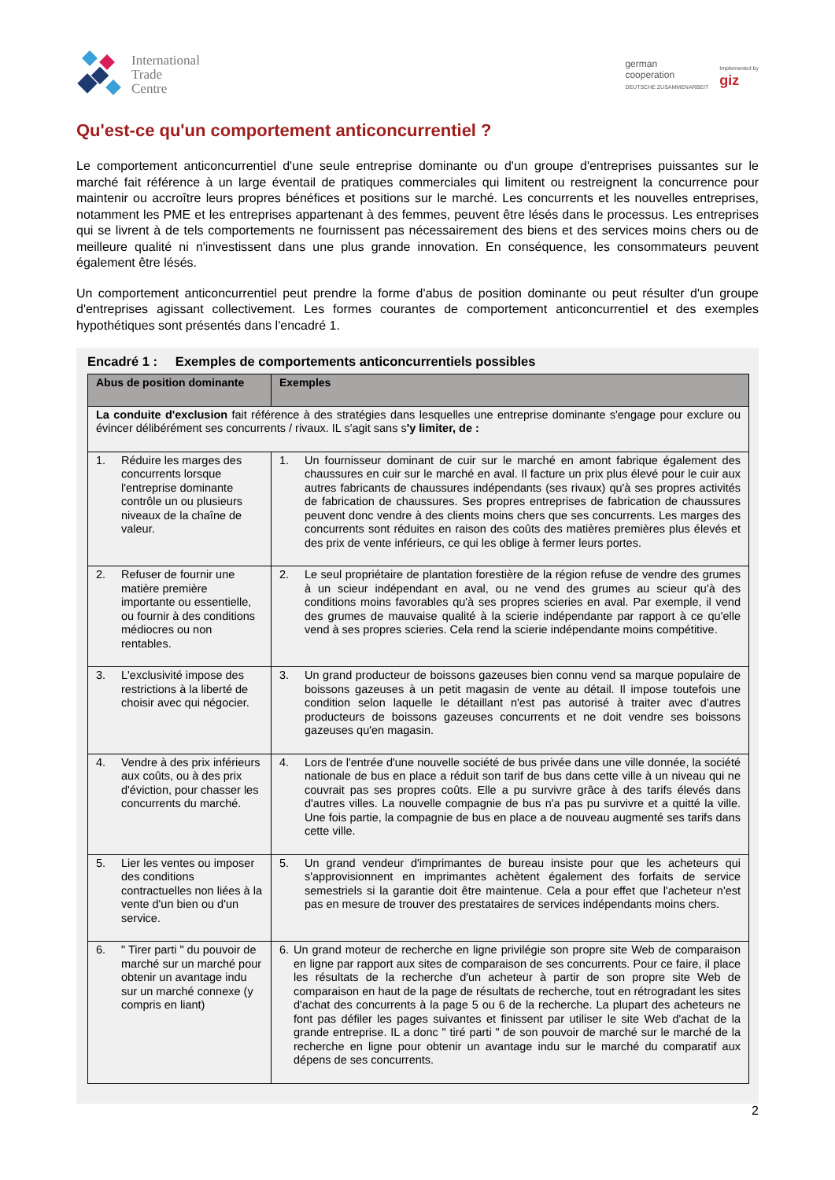International
Trade
Centre
german
cooperation
DEUTSCHE ZUSAMMENARBEIT
Implemented by
giz
Qu'est-ce qu'un comportement anticoncurrentiel ?
Le comportement anticoncurrentiel d'une seule entreprise dominante ou d'un groupe d'entreprises puissantes sur le marché fait référence à un large éventail de pratiques commerciales qui limitent ou restreignent la concurrence pour maintenir ou accroître leurs propres bénéfices et positions sur le marché. Les concurrents et les nouvelles entreprises, notamment les PME et les entreprises appartenant à des femmes, peuvent être lésés dans le processus. Les entreprises qui se livrent à de tels comportements ne fournissent pas nécessairement des biens et des services moins chers ou de meilleure qualité ni n'investissent dans une plus grande innovation. En conséquence, les consommateurs peuvent également être lésés.
Un comportement anticoncurrentiel peut prendre la forme d'abus de position dominante ou peut résulter d'un groupe d'entreprises agissant collectivement. Les formes courantes de comportement anticoncurrentiel et des exemples hypothétiques sont présentés dans l'encadré 1.
Encadré 1 : Exemples de comportements anticoncurrentiels possibles
| Abus de position dominante | Exemples |
| --- | --- |
| La conduite d'exclusion fait référence à des stratégies dans lesquelles une entreprise dominante s'engage pour exclure ou évincer délibérément ses concurrents / rivaux. IL s'agit sans s 'y limiter, de : | |
| 1. Réduire les marges des concurrents lorsque l'entreprise dominante contrôle un ou plusieurs niveaux de la chaîne de valeur. | 1. Un fournisseur dominant de cuir sur le marché en amont fabrique également des chaussures en cuir sur le marché en aval. Il facture un prix plus élevé pour le cuir aux autres fabricants de chaussures indépendants (ses rivaux) qu'à ses propres activités de fabrication de chaussures. Ses propres entreprises de fabrication de chaussures peuvent donc vendre à des clients moins chers que ses concurrents. Les marges des concurrents sont réduites en raison des coûts des matières premières plus élevés et des prix de vente inférieurs, ce qui les oblige à fermer leurs portes. |
| 2. Refuser de fournir une matière première importante ou essentielle, ou fournir à des conditions médiocres ou non rentables. | 2. Le seul propriétaire de plantation forestière de la région refuse de vendre des grumes à un scieur indépendant en aval, ou ne vend des grumes au scieur qu'à des conditions moins favorables qu'à ses propres scieries en aval. Par exemple, il vend des grumes de mauvaise qualité à la scierie indépendante par rapport à ce qu'elle vend à ses propres scieries. Cela rend la scierie indépendante moins compétitive. |
| 3. L'exclusivité impose des restrictions à la liberté de choisir avec qui négocier. | 3. Un grand producteur de boissons gazeuses bien connu vend sa marque populaire de boissons gazeuses à un petit magasin de vente au détail. Il impose toutefois une condition selon laquelle le détaillant n'est pas autorisé à traiter avec d'autres producteurs de boissons gazeuses concurrents et ne doit vendre ses boissons gazeuses qu'en magasin. |
| 4. Vendre à des prix inférieurs aux coûts, ou à des prix d'éviction, pour chasser les concurrents du marché. | 4. Lors de l'entrée d'une nouvelle société de bus privée dans une ville donnée, la société nationale de bus en place a réduit son tarif de bus dans cette ville à un niveau qui ne couvrait pas ses propres coûts. Elle a pu survivre grâce à des tarifs élevés dans d'autres villes. La nouvelle compagnie de bus n'a pas pu survivre et a quitté la ville. Une fois partie, la compagnie de bus en place a de nouveau augmenté ses tarifs dans cette ville. |
| 5. Lier les ventes ou imposer des conditions contractuelles non liées à la vente d'un bien ou d'un service. | 5. Un grand vendeur d'imprimantes de bureau insiste pour que les acheteurs qui s'approvisionnent en imprimantes achètent également des forfaits de service semestriels si la garantie doit être maintenue. Cela a pour effet que l'acheteur n'est pas en mesure de trouver des prestataires de services indépendants moins chers. |
| 6. " Tirer parti " du pouvoir de marché sur un marché pour obtenir un avantage indu sur un marché connexe (y compris en liant) | 6. Un grand moteur de recherche en ligne privilégie son propre site Web de comparaison en ligne par rapport aux sites de comparaison de ses concurrents. Pour ce faire, il place les résultats de la recherche d'un acheteur à partir de son propre site Web de comparaison en haut de la page de résultats de recherche, tout en rétrogradant les sites d'achat des concurrents à la page 5 ou 6 de la recherche. La plupart des acheteurs ne font pas défiler les pages suivantes et finissent par utiliser le site Web d'achat de la grande entreprise. IL a donc " tiré parti " de son pouvoir de marché sur le marché de la recherche en ligne pour obtenir un avantage indu sur le marché du comparatif aux dépens de ses concurrents. |
2